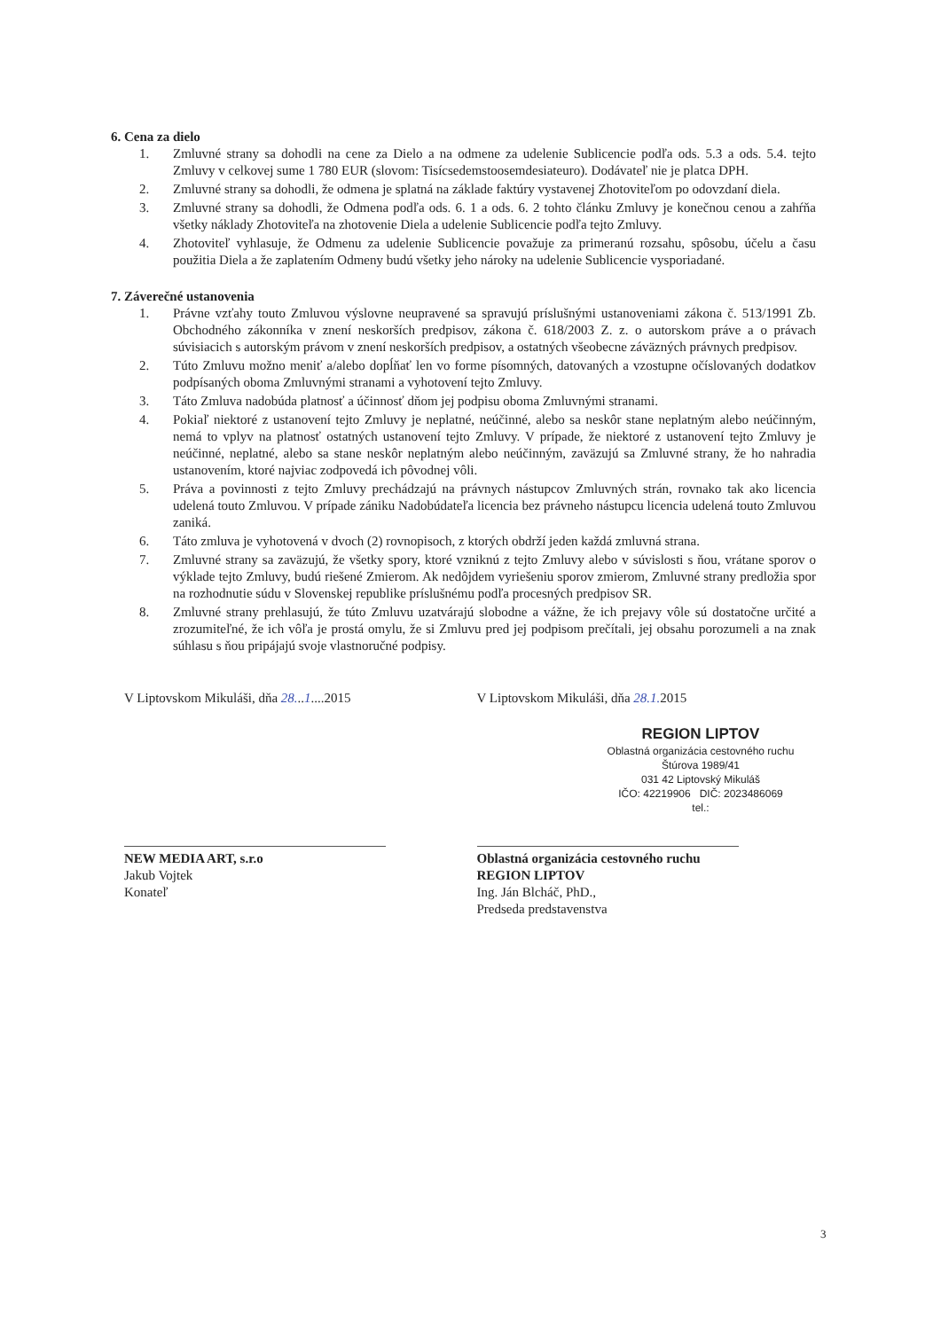6. Cena za dielo
1. Zmluvné strany sa dohodli na cene za Dielo a na odmene za udelenie Sublicencie podľa ods. 5.3 a ods. 5.4. tejto Zmluvy v celkovej sume 1 780 EUR (slovom: Tisícsedemstoosemdesiateuro). Dodávateľ nie je platca DPH.
2. Zmluvné strany sa dohodli, že odmena je splatná na základe faktúry vystavenej Zhotoviteľom po odovzdaní diela.
3. Zmluvné strany sa dohodli, že Odmena podľa ods. 6. 1 a ods. 6. 2 tohto článku Zmluvy je konečnou cenou a zahŕňa všetky náklady Zhotoviteľa na zhotovenie Diela a udelenie Sublicencie podľa tejto Zmluvy.
4. Zhotoviteľ vyhlasuje, že Odmenu za udelenie Sublicencie považuje za primeranú rozsahu, spôsobu, účelu a času použitia Diela a že zaplatením Odmeny budú všetky jeho nároky na udelenie Sublicencie vysporiadané.
7. Záverečné ustanovenia
1. Právne vzťahy touto Zmluvou výslovne neupravené sa spravujú príslušnými ustanoveniami zákona č. 513/1991 Zb. Obchodného zákonníka v znení neskorších predpisov, zákona č. 618/2003 Z. z. o autorskom práve a o právach súvisiacich s autorským právom v znení neskorších predpisov, a ostatných všeobecne záväzných právnych predpisov.
2. Túto Zmluvu možno meniť a/alebo dopĺňať len vo forme písomných, datovaných a vzostupne očíslovaných dodatkov podpísaných oboma Zmluvnými stranami a vyhotovení tejto Zmluvy.
3. Táto Zmluva nadobúda platnosť a účinnosť dňom jej podpisu oboma Zmluvnými stranami.
4. Pokiaľ niektoré z ustanovení tejto Zmluvy je neplatné, neúčinné, alebo sa neskôr stane neplatným alebo neúčinným, nemá to vplyv na platnosť ostatných ustanovení tejto Zmluvy. V prípade, že niektoré z ustanovení tejto Zmluvy je neúčinné, neplatné, alebo sa stane neskôr neplatným alebo neúčinným, zaväzujú sa Zmluvné strany, že ho nahradia ustanovením, ktoré najviac zodpovedá ich pôvodnej vôli.
5. Práva a povinnosti z tejto Zmluvy prechádzajú na právnych nástupcov Zmluvných strán, rovnako tak ako licencia udelená touto Zmluvou. V prípade zániku Nadobúdateľa licencia bez právneho nástupcu licencia udelená touto Zmluvou zaniká.
6. Táto zmluva je vyhotovená v dvoch (2) rovnopisoch, z ktorých obdrží jeden každá zmluvná strana.
7. Zmluvné strany sa zaväzujú, že všetky spory, ktoré vzniknú z tejto Zmluvy alebo v súvislosti s ňou, vrátane sporov o výklade tejto Zmluvy, budú riešené Zmierom. Ak nedôjdem vyriešeniu sporov zmierom, Zmluvné strany predložia spor na rozhodnutie súdu v Slovenskej republike príslušnému podľa procesných predpisov SR.
8. Zmluvné strany prehlasujú, že túto Zmluvu uzatvárajú slobodne a vážne, že ich prejavy vôle sú dostatočne určité a zrozumiteľné, že ich vôľa je prostá omylu, že si Zmluvu pred jej podpisom prečítali, jej obsahu porozumeli a na znak súhlasu s ňou pripájajú svoje vlastnoručné podpisy.
V Liptovskom Mikuláši, dňa 28...1....2015
V Liptovskom Mikuláši, dňa 28.1. 2015
REGION LIPTOV
Oblastná organizácia cestovného ruchu
Štúrova 1989/41
031 42 Liptovský Mikuláš
IČO: 42219906 DIČ: 2023486069
tel.:
NEW MEDIA ART, s.r.o
Jakub Vojtek
Konateľ
Oblastná organizácia cestovného ruchu
REGION LIPTOV
Ing. Ján Blcháč, PhD.,
Predseda predstavenstva
3